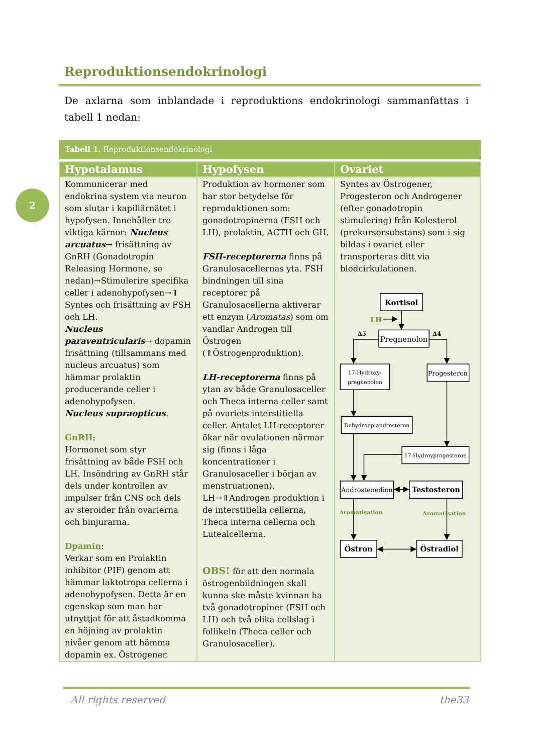Reproduktionsendokrinologi
De axlarna som inblandade i reproduktions endokrinologi sammanfattas i tabell 1 nedan:
2
Tabell 1. Reproduktionsendokrinologi
| Hypotalamus | Hypofysen | Ovariet |
| --- | --- | --- |
| Kommunicerar med endokrina system via neuron som slutar i kapillärnätet i hypofysen. Innehåller tre viktiga kärnor: Nucleus arcuatus → frisättning av GnRH (Gonadotropin Releasing Hormone, se nedan)→Stimulerire specifika celler i adenohypofysen→⇑ Syntes och frisättning av FSH och LH. Nucleus paraventricularis → dopamin frisättning (tillsammans med nucleus arcuatus) som hämmar prolaktin producerande celler i adenohypofysen. Nucleus supraopticus . GnRH : Hormonet som styr frisättning av både FSH och LH. Insöndring av GnRH står dels under kontrollen av impulser från CNS och dels av steroider från ovarierna och binjurarna. Dpamin : Verkar som en Prolaktin inhibitor (PIF) genom att hämmar laktotropa cellerna i adenohypofysen. Detta är en egenskap som man har utnyttjat för att åstadkomma en höjning av prolaktin nivåer genom att hämma dopamin ex. Östrogener. | Produktion av hormoner som har stor betydelse för reproduktionen som: gonadotropinerna (FSH och LH), prolaktin, ACTH och GH. FSH-receptorerna finns på Granulosacellernas yta. FSH bindningen till sina receptorer på Granulosacellerna aktiverar ett enzym ( Aromatas ) som om vandlar Androgen till Östrogen (⇑Östrogenproduktion). LH-receptorerna finns på ytan av både Granulosaceller och Theca interna celler samt på ovariets interstitiella celler. Antalet LH-receptorer ökar när ovulationen närmar sig (finns i låga koncentrationer i Granulosaceller i början av menstruationen). LH→⇑Androgen produktion i de interstitiella cellerna, Theca interna cellerna och Lutealcellerna. OBS! för att den normala östrogenbildningen skall kunna ske måste kvinnan ha två gonadotropiner (FSH och LH) och två olika cellslag i follikeln (Theca celler och Granulosaceller). | Syntes av Östrogener, Progesteron och Androgener (efter gonadotropin stimulering) från Kolesterol (prekursorsubstans) som i sig bildas i ovariet eller transporteras ditt via blodcirkulationen. Kortisol LH Pregnenolon Δ5 Δ4 17-Hydroxy- pregnenolon Progesteron Dehydroepiandrosteron 17-Hydroyprogesteron Androstenedion Testosteron Aromatisation Aromatisation Östron Östradiol |
All rights reserved the33